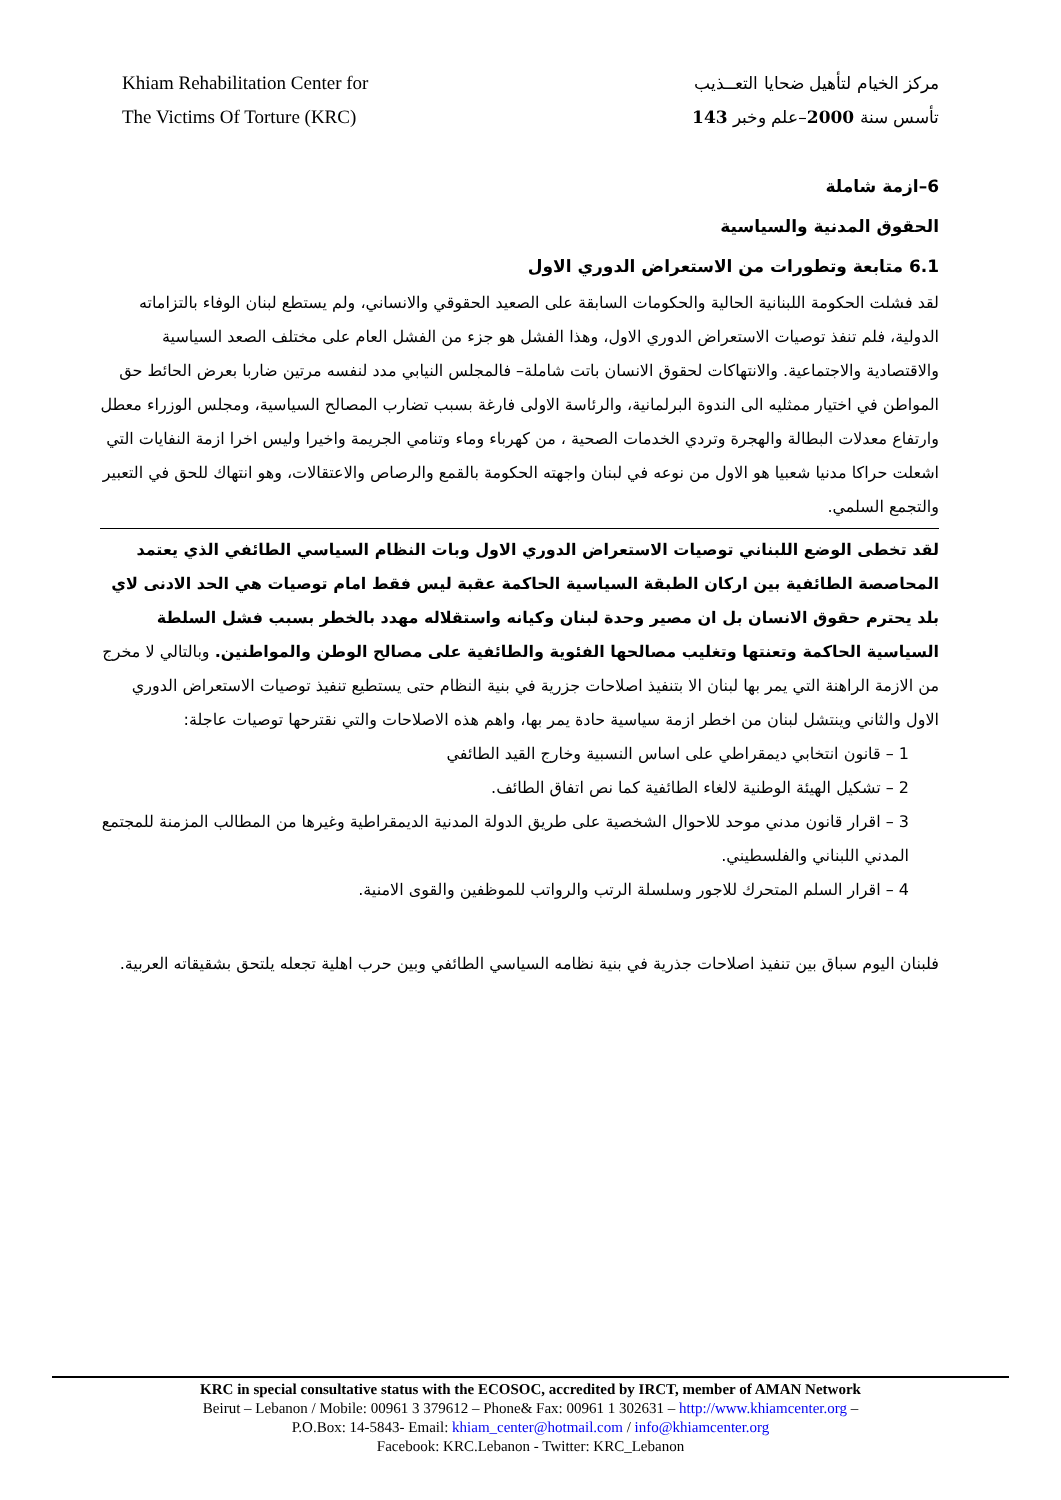Khiam Rehabilitation Center for
The Victims Of Torture (KRC)
مركز الخيام لتأهيل ضحايا التعــذيب
تأسس سنة 2000–علم وخبر 143
6–ازمة شاملة
الحقوق المدنية والسياسية
6.1 متابعة وتطورات من الاستعراض الدوري الاول
لقد فشلت الحكومة اللبنانية الحالية والحكومات السابقة على الصعيد الحقوقي والانساني، ولم يستطع لبنان الوفاء بالتزاماته الدولية، فلم تنفذ توصيات الاستعراض الدوري الاول، وهذا الفشل هو جزء من الفشل العام على مختلف الصعد السياسية والاقتصادية والاجتماعية. والانتهاكات لحقوق الانسان باتت شاملة– فالمجلس النيابي مدد لنفسه مرتين ضاربا بعرض الحائط حق المواطن في اختيار ممثليه الى الندوة البرلمانية، والرئاسة الاولى فارغة بسبب تضارب المصالح السياسية، ومجلس الوزراء معطل وارتفاع معدلات البطالة والهجرة وتردي الخدمات الصحية ، من كهرباء وماء وتنامي الجريمة واخيرا وليس اخرا ازمة النفايات التي اشعلت حراكا مدنيا شعبيا هو الاول من نوعه في لبنان واجهته الحكومة بالقمع والرصاص والاعتقالات، وهو انتهاك للحق في التعبير والتجمع السلمي.
لقد تخطى الوضع اللبناني توصيات الاستعراض الدوري الاول وبات النظام السياسي الطائفي الذي يعتمد المحاصصة الطائفية بين اركان الطبقة السياسية الحاكمة عقبة ليس فقط امام توصيات هي الحد الادنى لاي بلد يحترم حقوق الانسان بل ان مصير وحدة لبنان وكيانه واستقلاله مهدد بالخطر بسبب فشل السلطة السياسية الحاكمة وتعنتها وتغليب مصالحها الفئوية والطائفية على مصالح الوطن والمواطنين. وبالتالي لا مخرج من الازمة الراهنة التي يمر بها لبنان الا بتنفيذ اصلاحات جزرية في بنية النظام حتى يستطيع تنفيذ توصيات الاستعراض الدوري الاول والثاني وينتشل لبنان من اخطر ازمة سياسية حادة يمر بها، واهم هذه الاصلاحات والتي نقترحها توصيات عاجلة:
1 – قانون انتخابي ديمقراطي على اساس النسبية وخارج القيد الطائفي
2 – تشكيل الهيئة الوطنية لالغاء الطائفية كما نص اتفاق الطائف.
3 – اقرار قانون مدني موحد للاحوال الشخصية على طريق الدولة المدنية الديمقراطية وغيرها من المطالب المزمنة للمجتمع المدني اللبناني والفلسطيني.
4 – اقرار السلم المتحرك للاجور وسلسلة الرتب والرواتب للموظفين والقوى الامنية.
فلبنان اليوم سباق بين تنفيذ اصلاحات جذرية في بنية نظامه السياسي الطائفي وبين حرب اهلية تجعله يلتحق بشقيقاته العربية.
KRC in special consultative status with the ECOSOC, accredited by IRCT, member of AMAN Network
Beirut – Lebanon / Mobile: 00961 3 379612 – Phone& Fax: 00961 1 302631 – http://www.khiamcenter.org –
P.O.Box: 14-5843- Email: khiam_center@hotmail.com / info@khiamcenter.org
Facebook: KRC.Lebanon - Twitter: KRC_Lebanon